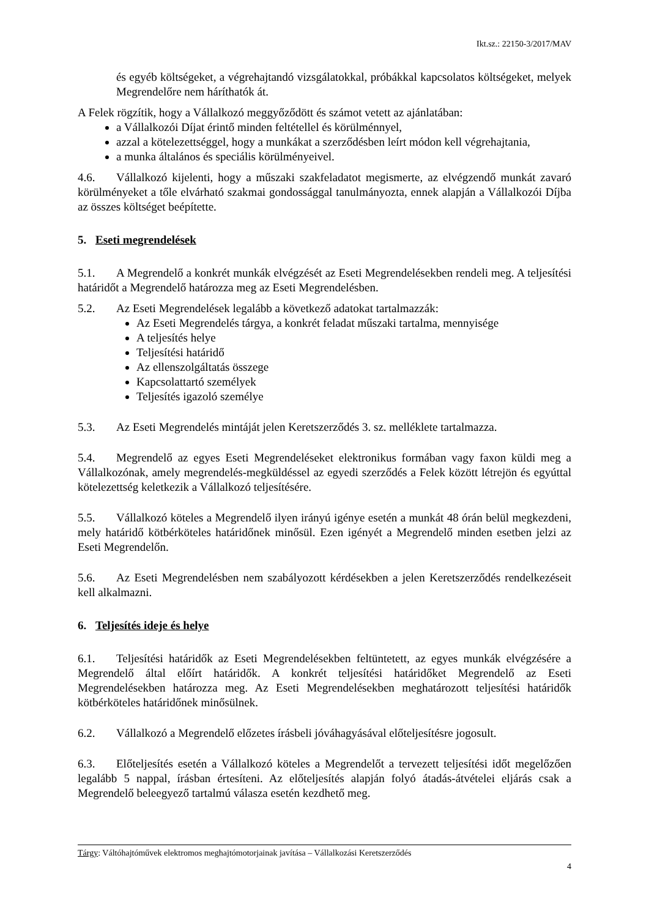Ikt.sz.: 22150-3/2017/MAV
és egyéb költségeket, a végrehajtandó vizsgálatokkal, próbákkal kapcsolatos költségeket, melyek Megrendelőre nem háríthatók át.
A Felek rögzítik, hogy a Vállalkozó meggyőződött és számot vetett az ajánlatában:
a Vállalkozói Díjat érintő minden feltétellel és körülménnyel,
azzal a kötelezettséggel, hogy a munkákat a szerződésben leírt módon kell végrehajtania,
a munka általános és speciális körülményeivel.
4.6. Vállalkozó kijelenti, hogy a műszaki szakfeladatot megismerte, az elvégzendő munkát zavaró körülményeket a tőle elvárható szakmai gondossággal tanulmányozta, ennek alapján a Vállalkozói Díjba az összes költséget beépítette.
5. Eseti megrendelések
5.1. A Megrendelő a konkrét munkák elvégzését az Eseti Megrendelésekben rendeli meg. A teljesítési határidőt a Megrendelő határozza meg az Eseti Megrendelésben.
5.2. Az Eseti Megrendelések legalább a következő adatokat tartalmazzák:
Az Eseti Megrendelés tárgya, a konkrét feladat műszaki tartalma, mennyisége
A teljesítés helye
Teljesítési határidő
Az ellenszolgáltatás összege
Kapcsolattartó személyek
Teljesítés igazoló személye
5.3. Az Eseti Megrendelés mintáját jelen Keretszerződés 3. sz. melléklete tartalmazza.
5.4. Megrendelő az egyes Eseti Megrendeléseket elektronikus formában vagy faxon küldi meg a Vállalkozónak, amely megrendelés-megküldéssel az egyedi szerződés a Felek között létrejön és egyúttal kötelezettség keletkezik a Vállalkozó teljesítésére.
5.5. Vállalkozó köteles a Megrendelő ilyen irányú igénye esetén a munkát 48 órán belül megkezdeni, mely határidő kötbérköteles határidőnek minősül. Ezen igényét a Megrendelő minden esetben jelzi az Eseti Megrendelőn.
5.6. Az Eseti Megrendelésben nem szabályozott kérdésekben a jelen Keretszerződés rendelkezéseit kell alkalmazni.
6. Teljesítés ideje és helye
6.1. Teljesítési határidők az Eseti Megrendelésekben feltüntetett, az egyes munkák elvégzésére a Megrendelő által előírt határidők. A konkrét teljesítési határidőket Megrendelő az Eseti Megrendelésekben határozza meg. Az Eseti Megrendelésekben meghatározott teljesítési határidők kötbérköteles határidőnek minősülnek.
6.2. Vállalkozó a Megrendelő előzetes írásbeli jóváhagyásával előteljesítésre jogosult.
6.3. Előteljesítés esetén a Vállalkozó köteles a Megrendelőt a tervezett teljesítési időt megelőzően legalább 5 nappal, írásban értesíteni. Az előteljesítés alapján folyó átadás-átvételei eljárás csak a Megrendelő beleegyező tartalmú válasza esetén kezdhető meg.
Tárgy: Váltóhajtóművek elektromos meghajtómotorjainak javítása – Vállalkozási Keretszerződés
4